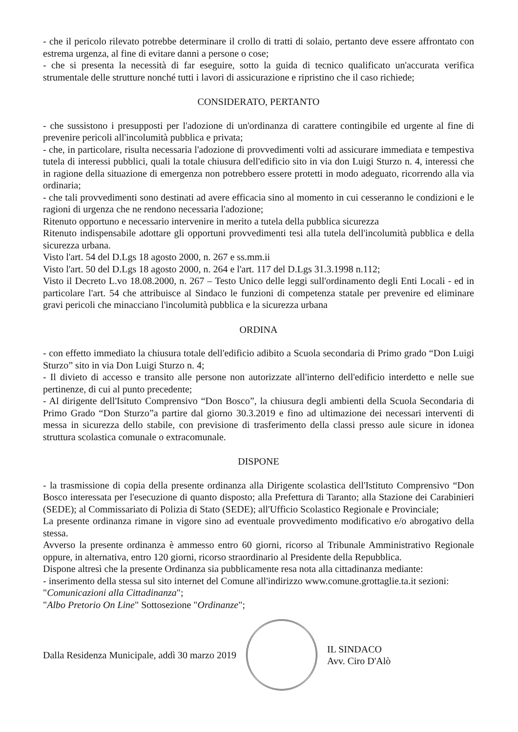- che il pericolo rilevato potrebbe determinare il crollo di tratti di solaio, pertanto deve essere affrontato con estrema urgenza, al fine di evitare danni a persone o cose;
- che si presenta la necessità di far eseguire, sotto la guida di tecnico qualificato un'accurata verifica strumentale delle strutture nonché tutti i lavori di assicurazione e ripristino che il caso richiede;
CONSIDERATO, PERTANTO
- che sussistono i presupposti per l'adozione di un'ordinanza di carattere contingibile ed urgente al fine di prevenire pericoli all'incolumità pubblica e privata;
- che, in particolare, risulta necessaria l'adozione di provvedimenti volti ad assicurare immediata e tempestiva tutela di interessi pubblici, quali la totale chiusura dell'edificio sito in via don Luigi Sturzo n. 4, interessi che in ragione della situazione di emergenza non potrebbero essere protetti in modo adeguato, ricorrendo alla via ordinaria;
- che tali provvedimenti sono destinati ad avere efficacia sino al momento in cui cesseranno le condizioni e le ragioni di urgenza che ne rendono necessaria l'adozione;
Ritenuto opportuno e necessario intervenire in merito a tutela della pubblica sicurezza
Ritenuto indispensabile adottare gli opportuni provvedimenti tesi alla tutela dell'incolumità pubblica e della sicurezza urbana.
Visto l'art. 54 del D.Lgs 18 agosto 2000, n. 267 e ss.mm.ii
Visto l'art. 50 del D.Lgs 18 agosto 2000, n. 264 e l'art. 117 del D.Lgs 31.3.1998 n.112;
Visto il Decreto L.vo 18.08.2000, n. 267 – Testo Unico delle leggi sull'ordinamento degli Enti Locali - ed in particolare l'art. 54 che attribuisce al Sindaco le funzioni di competenza statale per prevenire ed eliminare gravi pericoli che minacciano l'incolumità pubblica e la sicurezza urbana
ORDINA
- con effetto immediato la chiusura totale dell'edificio adibito a Scuola secondaria di Primo grado “Don Luigi Sturzo” sito in via Don Luigi Sturzo n. 4;
- Il divieto di accesso e transito alle persone non autorizzate all'interno dell'edificio interdetto e nelle sue pertinenze, di cui al punto precedente;
- Al dirigente dell'Isituto Comprensivo “Don Bosco”, la chiusura degli ambienti della Scuola Secondaria di Primo Grado “Don Sturzo”a partire dal giorno 30.3.2019 e fino ad ultimazione dei necessari interventi di messa in sicurezza dello stabile, con previsione di trasferimento della classi presso aule sicure in idonea struttura scolastica comunale o extracomunale.
DISPONE
- la trasmissione di copia della presente ordinanza alla Dirigente scolastica dell'Istituto Comprensivo “Don Bosco interessata per l'esecuzione di quanto disposto; alla Prefettura di Taranto; alla Stazione dei Carabinieri (SEDE); al Commissariato di Polizia di Stato (SEDE); all'Ufficio Scolastico Regionale e Provinciale;
La presente ordinanza rimane in vigore sino ad eventuale provvedimento modificativo e/o abrogativo della stessa.
Avverso la presente ordinanza è ammesso entro 60 giorni, ricorso al Tribunale Amministrativo Regionale oppure, in alternativa, entro 120 giorni, ricorso straordinario al Presidente della Repubblica.
Dispone altresì che la presente Ordinanza sia pubblicamente resa nota alla cittadinanza mediante:
- inserimento della stessa sul sito internet del Comune all'indirizzo www.comune.grottaglie.ta.it sezioni:
"Comunicazioni alla Cittadinanza";
"Albo Pretorio On Line" Sottosezione "Ordinanze";
Dalla Residenza Municipale, addì 30 marzo 2019
IL SINDACO
Avv. Ciro D'Alò